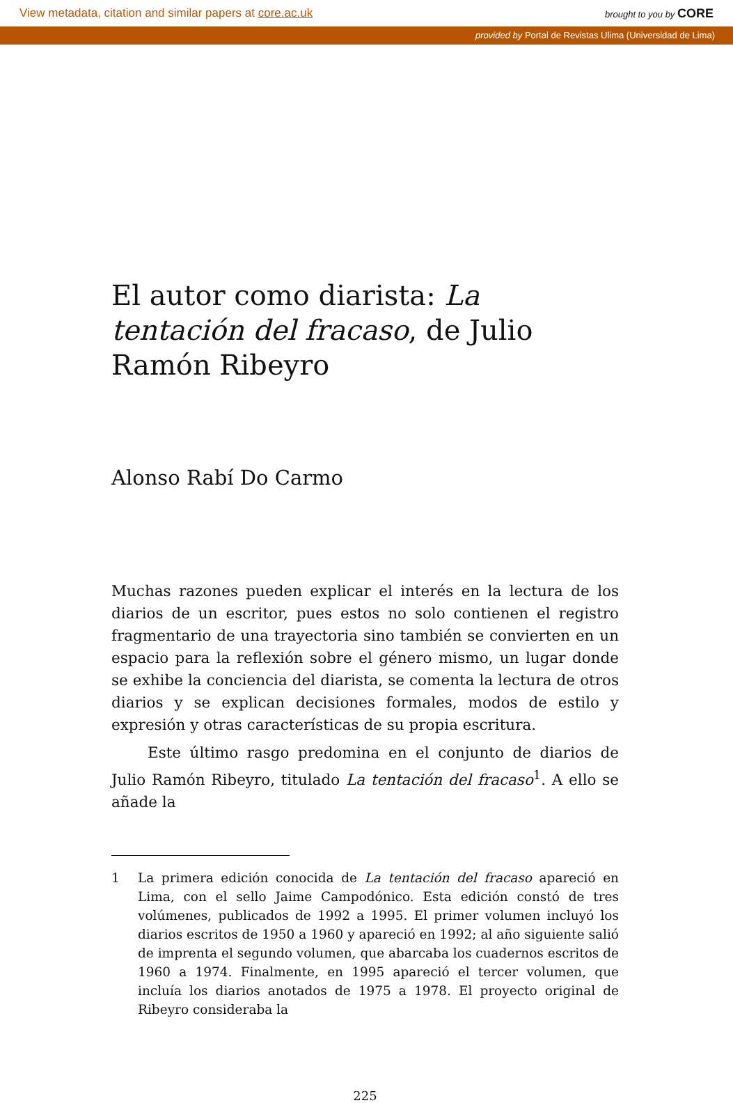View metadata, citation and similar papers at core.ac.uk brought to you by CORE
provided by Portal de Revistas Ulima (Universidad de Lima)
El autor como diarista: La tentación del fracaso, de Julio Ramón Ribeyro
Alonso Rabí Do Carmo
Muchas razones pueden explicar el interés en la lectura de los diarios de un escritor, pues estos no solo contienen el registro fragmentario de una trayectoria sino también se convierten en un espacio para la reflexión sobre el género mismo, un lugar donde se exhibe la conciencia del diarista, se comenta la lectura de otros diarios y se explican decisiones formales, modos de estilo y expresión y otras características de su propia escritura.
Este último rasgo predomina en el conjunto de diarios de Julio Ramón Ribeyro, titulado La tentación del fracaso<sup>1</sup>. A ello se añade la
1 La primera edición conocida de La tentación del fracaso apareció en Lima, con el sello Jaime Campodónico. Esta edición constó de tres volúmenes, publicados de 1992 a 1995. El primer volumen incluyó los diarios escritos de 1950 a 1960 y apareció en 1992; al año siguiente salió de imprenta el segundo volumen, que abarcaba los cuadernos escritos de 1960 a 1974. Finalmente, en 1995 apareció el tercer volumen, que incluía los diarios anotados de 1975 a 1978. El proyecto original de Ribeyro consideraba la
225